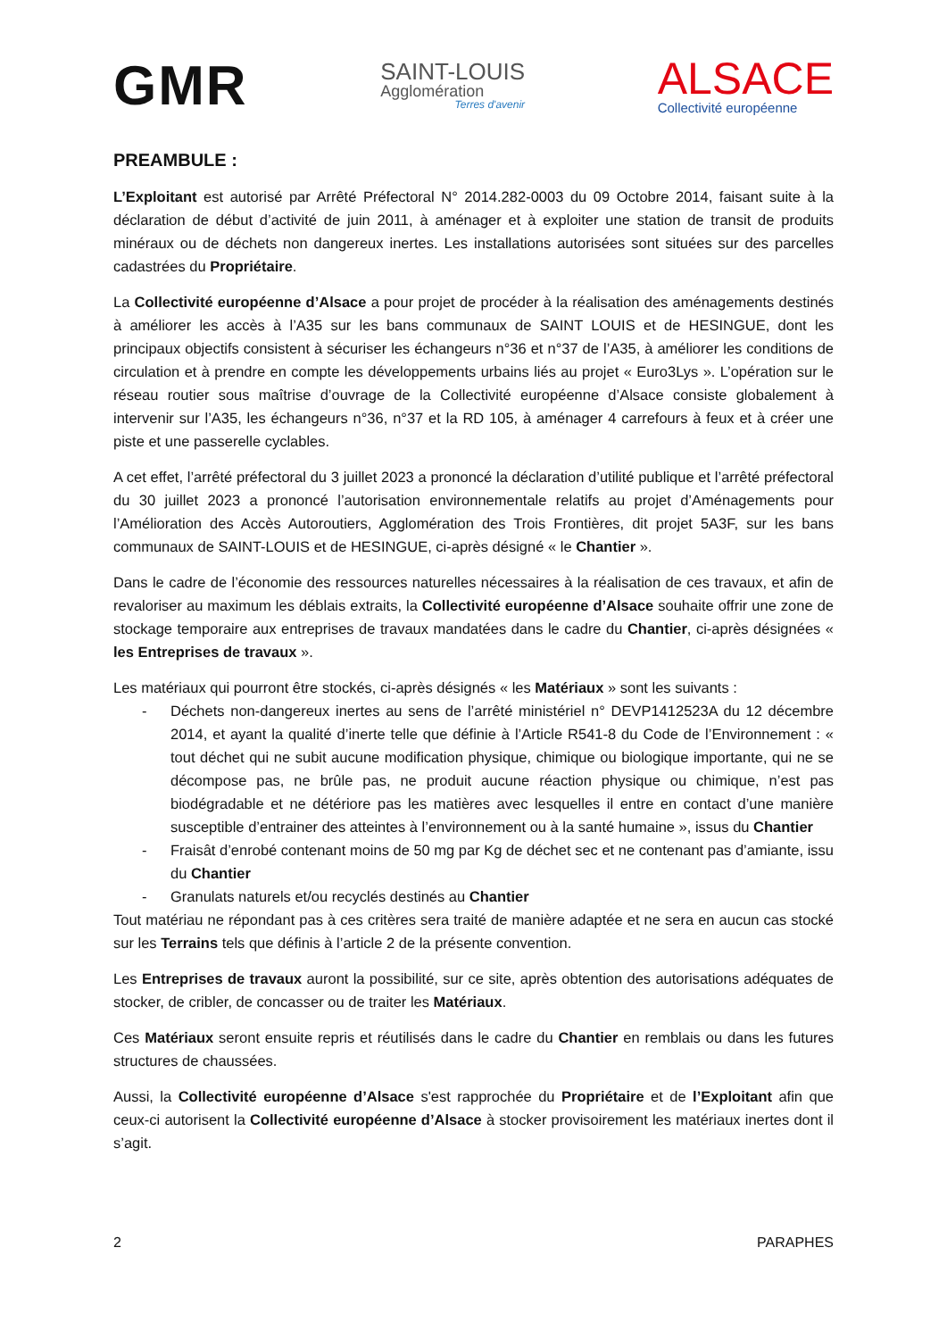GMR
SAINT-LOUIS
Agglomération
Terres d'avenir
ALSACE
Collectivité européenne
PREAMBULE :
L’Exploitant est autorisé par Arrêté Préfectoral N° 2014.282-0003 du 09 Octobre 2014, faisant suite à la déclaration de début d’activité de juin 2011, à aménager et à exploiter une station de transit de produits minéraux ou de déchets non dangereux inertes. Les installations autorisées sont situées sur des parcelles cadastrées du Propriétaire.
La Collectivité européenne d’Alsace a pour projet de procéder à la réalisation des aménagements destinés à améliorer les accès à l’A35 sur les bans communaux de SAINT LOUIS et de HESINGUE, dont les principaux objectifs consistent à sécuriser les échangeurs n°36 et n°37 de l’A35, à améliorer les conditions de circulation et à prendre en compte les développements urbains liés au projet « Euro3Lys ». L’opération sur le réseau routier sous maîtrise d’ouvrage de la Collectivité européenne d’Alsace consiste globalement à intervenir sur l’A35, les échangeurs n°36, n°37 et la RD 105, à aménager 4 carrefours à feux et à créer une piste et une passerelle cyclables.
A cet effet, l’arrêté préfectoral du 3 juillet 2023 a prononcé la déclaration d’utilité publique et l’arrêté préfectoral du 30 juillet 2023 a prononcé l’autorisation environnementale relatifs au projet d’Aménagements pour l’Amélioration des Accès Autoroutiers, Agglomération des Trois Frontières, dit projet 5A3F, sur les bans communaux de SAINT-LOUIS et de HESINGUE, ci-après désigné « le Chantier ».
Dans le cadre de l’économie des ressources naturelles nécessaires à la réalisation de ces travaux, et afin de revaloriser au maximum les déblais extraits, la Collectivité européenne d’Alsace souhaite offrir une zone de stockage temporaire aux entreprises de travaux mandatées dans le cadre du Chantier, ci-après désignées « les Entreprises de travaux ».
Les matériaux qui pourront être stockés, ci-après désignés « les Matériaux » sont les suivants :
- Déchets non-dangereux inertes au sens de l’arrêté ministériel n° DEVP1412523A du 12 décembre 2014, et ayant la qualité d’inerte telle que définie à l’Article R541-8 du Code de l’Environnement : « tout déchet qui ne subit aucune modification physique, chimique ou biologique importante, qui ne se décompose pas, ne brûle pas, ne produit aucune réaction physique ou chimique, n’est pas biodégradable et ne détériore pas les matières avec lesquelles il entre en contact d’une manière susceptible d’entrainer des atteintes à l’environnement ou à la santé humaine », issus du Chantier
- Fraisât d’enrobé contenant moins de 50 mg par Kg de déchet sec et ne contenant pas d’amiante, issu du Chantier
- Granulats naturels et/ou recyclés destinés au Chantier
Tout matériau ne répondant pas à ces critères sera traité de manière adaptée et ne sera en aucun cas stocké sur les Terrains tels que définis à l’article 2 de la présente convention.
Les Entreprises de travaux auront la possibilité, sur ce site, après obtention des autorisations adéquates de stocker, de cribler, de concasser ou de traiter les Matériaux.
Ces Matériaux seront ensuite repris et réutilisés dans le cadre du Chantier en remblais ou dans les futures structures de chaussées.
Aussi, la Collectivité européenne d’Alsace s'est rapprochée du Propriétaire et de l’Exploitant afin que ceux-ci autorisent la Collectivité européenne d’Alsace à stocker provisoirement les matériaux inertes dont il s’agit.
2 PARAPHES